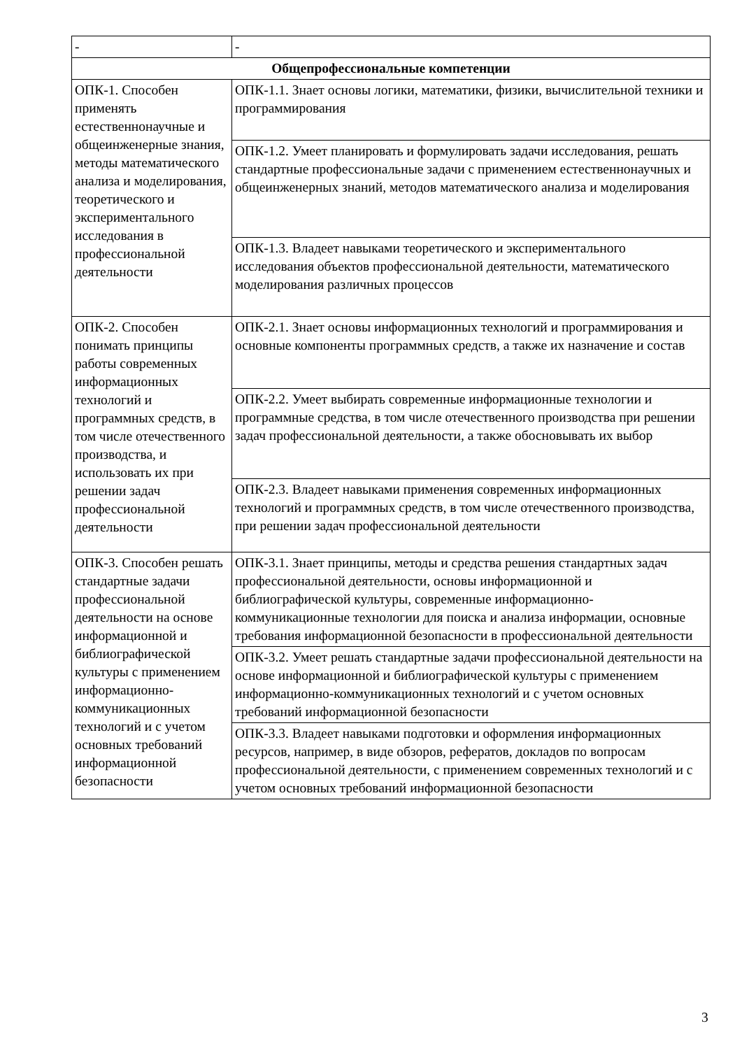| - | - |
| Общепрофессиональные компетенции | |
| ОПК-1. Способен применять естественнонаучные и общеинженерные знания, методы математического анализа и моделирования, теоретического и экспериментального исследования в профессиональной деятельности | ОПК-1.1. Знает основы логики, математики, физики, вычислительной техники и программирования |
| | ОПК-1.2. Умеет планировать и формулировать задачи исследования, решать стандартные профессиональные задачи с применением естественнонаучных и общеинженерных знаний, методов математического анализа и моделирования |
| | ОПК-1.3. Владеет навыками теоретического и экспериментального исследования объектов профессиональной деятельности, математического моделирования различных процессов |
| ОПК-2. Способен понимать принципы работы современных информационных технологий и программных средств, в том числе отечественного производства, и использовать их при решении задач профессиональной деятельности | ОПК-2.1. Знает основы информационных технологий и программирования и основные компоненты программных средств, а также их назначение и состав |
| | ОПК-2.2. Умеет выбирать современные информационные технологии и программные средства, в том числе отечественного производства при решении задач профессиональной деятельности, а также обосновывать их выбор |
| | ОПК-2.3. Владеет навыками применения современных информационных технологий и программных средств, в том числе отечественного производства, при решении задач профессиональной деятельности |
| ОПК-3. Способен решать стандартные задачи профессиональной деятельности на основе информационной и библиографической культуры с применением информационно-коммуникационных технологий и с учетом основных требований информационной безопасности | ОПК-3.1. Знает принципы, методы и средства решения стандартных задач профессиональной деятельности, основы информационной и библиографической культуры, современные информационно-коммуникационные технологии для поиска и анализа информации, основные требования информационной безопасности в профессиональной деятельности |
| | ОПК-3.2. Умеет решать стандартные задачи профессиональной деятельности на основе информационной и библиографической культуры с применением информационно-коммуникационных технологий и с учетом основных требований информационной безопасности |
| | ОПК-3.3. Владеет навыками подготовки и оформления информационных ресурсов, например, в виде обзоров, рефератов, докладов по вопросам профессиональной деятельности, с применением современных технологий и с учетом основных требований информационной безопасности |
3